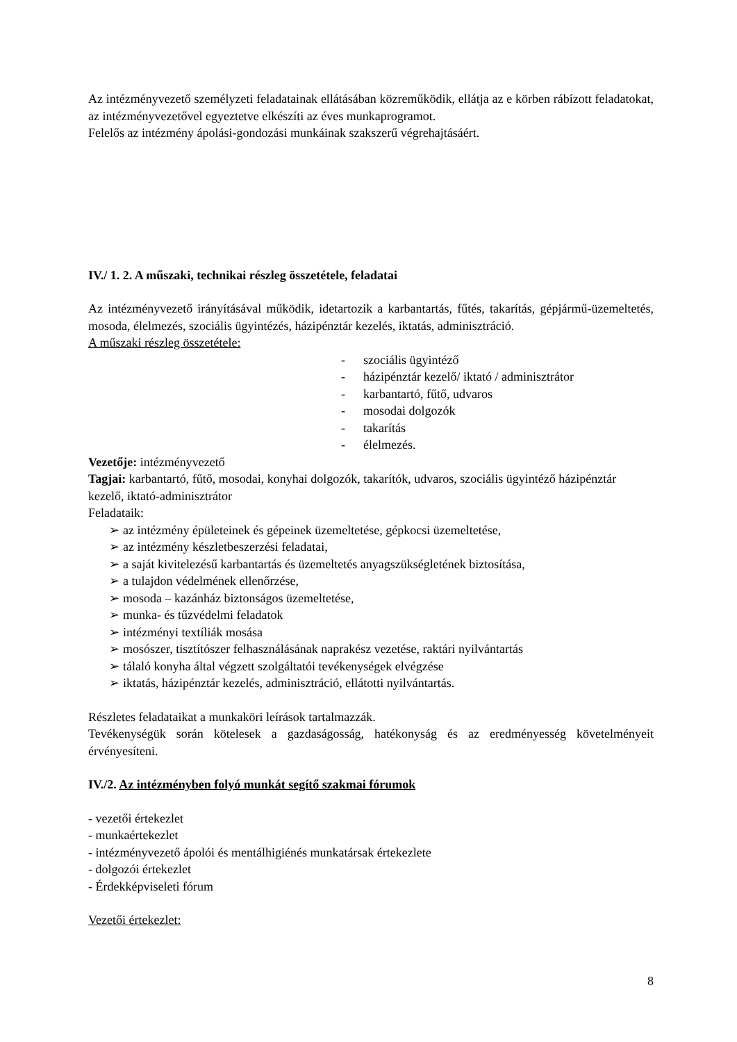Az intézményvezető személyzeti feladatainak ellátásában közreműködik, ellátja az e körben rábízott feladatokat, az intézményvezetővel egyeztetve elkészíti az éves munkaprogramot.
Felelős az intézmény ápolási-gondozási munkáinak szakszerű végrehajtásáért.
IV./ 1. 2. A műszaki, technikai részleg összetétele, feladatai
Az intézményvezető irányításával működik, idetartozik a karbantartás, fűtés, takarítás, gépjármű-üzemeltetés, mosoda, élelmezés, szociális ügyintézés, házipénztár kezelés, iktatás, adminisztráció.
A műszaki részleg összetétele:
- szociális ügyintéző
- házipénztár kezelő/ iktató / adminisztrátor
- karbantartó, fűtő, udvaros
- mosodai dolgozók
- takarítás
- élelmezés.
Vezetője: intézményvezető
Tagjai: karbantartó, fűtő, mosodai, konyhai dolgozók, takarítók, udvaros, szociális ügyintéző házipénztár kezelő, iktató-adminisztrátor
Feladataik:
➢ az intézmény épületeinek és gépeinek üzemeltetése, gépkocsi üzemeltetése,
➢ az intézmény készletbeszerzési feladatai,
➢ a saját kivitelezésű karbantartás és üzemeltetés anyagszükségletének biztosítása,
➢ a tulajdon védelmének ellenőrzése,
➢ mosoda – kazánház biztonságos üzemeltetése,
➢ munka- és tűzvédelmi feladatok
➢ intézményi textíliák mosása
➢ mosószer, tisztítószer felhasználásának naprakész vezetése, raktári nyilvántartás
➢ tálaló konyha által végzett szolgáltatói tevékenységek elvégzése
➢ iktatás, házipénztár kezelés, adminisztráció, ellátotti nyilvántartás.
Részletes feladataikat a munkaköri leírások tartalmazzák.
Tevékenységük során kötelesek a gazdaságosság, hatékonyság és az eredményesség követelményeit érvényesíteni.
IV./2. Az intézményben folyó munkát segítő szakmai fórumok
- vezetői értekezlet
- munkaértekezlet
- intézményvezető ápolói és mentálhigiénés munkatársak értekezlete
- dolgozói értekezlet
- Érdekképviseleti fórum
Vezetői értekezlet:
8